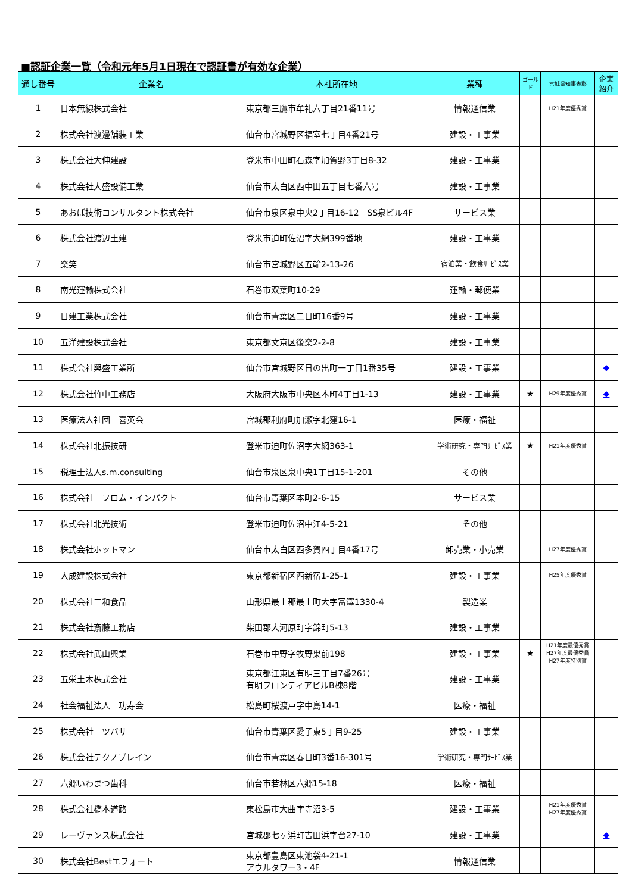■認証企業一覧（令和元年5月1日現在で認証書が有効な企業）
| 通し番号 | 企業名 | 本社所在地 | 業種 | ゴールド | 宮城県知事表彰 | 企業紹介 |
| --- | --- | --- | --- | --- | --- | --- |
| 1 | 日本無線株式会社 | 東京都三鷹市牟礼六丁目21番11号 | 情報通信業 | | H21年度優秀賞 | |
| 2 | 株式会社渡邊舗装工業 | 仙台市宮城野区福室七丁目4番21号 | 建設・工事業 | | | |
| 3 | 株式会社大伸建設 | 登米市中田町石森字加賀野3丁目8-32 | 建設・工事業 | | | |
| 4 | 株式会社大盛設備工業 | 仙台市太白区西中田五丁目七番六号 | 建設・工事業 | | | |
| 5 | あおば技術コンサルタント株式会社 | 仙台市泉区泉中央2丁目16-12 SS泉ビル4F | サービス業 | | | |
| 6 | 株式会社渡辺土建 | 登米市迫町佐沼字大網399番地 | 建設・工事業 | | | |
| 7 | 楽笑 | 仙台市宮城野区五輪2-13-26 | 宿泊業・飲食ｻｰﾋﾞｽ業 | | | |
| 8 | 南光運輸株式会社 | 石巻市双葉町10-29 | 運輸・郵便業 | | | |
| 9 | 日建工業株式会社 | 仙台市青葉区二日町16番9号 | 建設・工事業 | | | |
| 10 | 五洋建設株式会社 | 東京都文京区後楽2-2-8 | 建設・工事業 | | | |
| 11 | 株式会社興盛工業所 | 仙台市宮城野区日の出町一丁目1番35号 | 建設・工事業 | | | ◆ |
| 12 | 株式会社竹中工務店 | 大阪府大阪市中央区本町4丁目1-13 | 建設・工事業 | ★ | H29年度優秀賞 | ◆ |
| 13 | 医療法人社団 喜英会 | 宮城郡利府町加瀬字北窪16-1 | 医療・福祉 | | | |
| 14 | 株式会社北振技研 | 登米市迫町佐沼字大網363-1 | 学術研究・専門ｻｰﾋﾞｽ業 | ★ | H21年度優秀賞 | |
| 15 | 税理士法人s.m.consulting | 仙台市泉区泉中央1丁目15-1-201 | その他 | | | |
| 16 | 株式会社 フロム・インパクト | 仙台市青葉区本町2-6-15 | サービス業 | | | |
| 17 | 株式会社北光技術 | 登米市迫町佐沼中江4-5-21 | その他 | | | |
| 18 | 株式会社ホットマン | 仙台市太白区西多賀四丁目4番17号 | 卸売業・小売業 | | H27年度優秀賞 | |
| 19 | 大成建設株式会社 | 東京都新宿区西新宿1-25-1 | 建設・工事業 | | H25年度優秀賞 | |
| 20 | 株式会社三和食品 | 山形県最上郡最上町大字冨澤1330-4 | 製造業 | | | |
| 21 | 株式会社斎藤工務店 | 柴田郡大河原町字錦町5-13 | 建設・工事業 | | | |
| 22 | 株式会社武山興業 | 石巻市中野字牧野巣前198 | 建設・工事業 | ★ | H21年度最優秀賞 H27年度最優秀賞 H27年度特別賞 | |
| 23 | 五栄土木株式会社 | 東京都江東区有明三丁目7番26号 有明フロンティアビルB棟8階 | 建設・工事業 | | | |
| 24 | 社会福祉法人 功寿会 | 松島町桜渡戸字中島14-1 | 医療・福祉 | | | |
| 25 | 株式会社 ツバサ | 仙台市青葉区愛子東5丁目9-25 | 建設・工事業 | | | |
| 26 | 株式会社テクノブレイン | 仙台市青葉区春日町3番16-301号 | 学術研究・専門ｻｰﾋﾞｽ業 | | | |
| 27 | 六郷いわまつ歯科 | 仙台市若林区六郷15-18 | 医療・福祉 | | | |
| 28 | 株式会社橋本道路 | 東松島市大曲字寺沼3-5 | 建設・工事業 | | H21年度優秀賞 H27年度優秀賞 | |
| 29 | レーヴァンス株式会社 | 宮城郡七ヶ浜町吉田浜字台27-10 | 建設・工事業 | | | ◆ |
| 30 | 株式会社Bestエフォート | 東京都豊島区東池袋4-21-1 アウルタワー3・4F | 情報通信業 | | | |